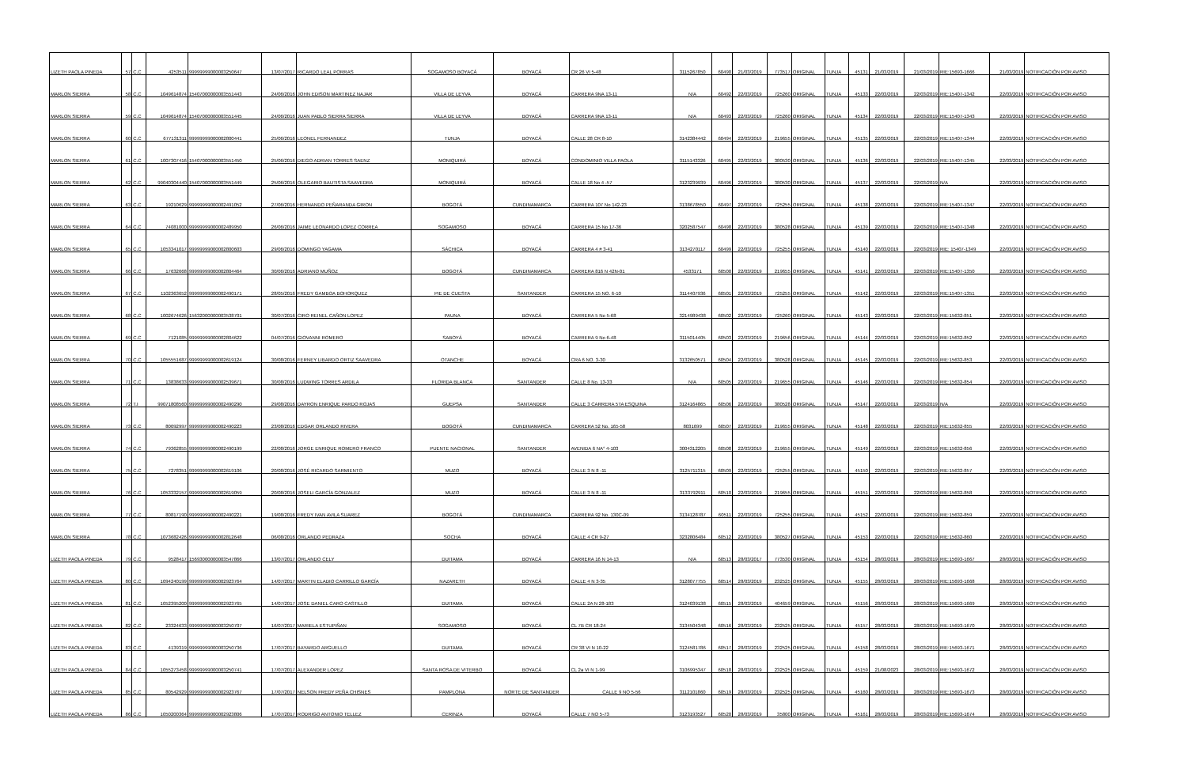| LIZETH PAOLA PINEDA | 57 | C.C | 4253511 | 99999999000003250647 | 13/07/2017 | RICARDO LEAL PORRAS | SOGAMOSO BOYACÁ | BOYACÁ | CR 26 VI 5-48 | 3115267850 | 60490 | 21/03/2019 | 773517 | ORIGINAL | TUNJA | 45131 | 21/03/2019 | 21/03/2019 | RIE:15693-1666 | 21/03/2019 | NOTIFICACIÓN POR AVISO |
| MARLON SIERRA | 58 | C.C | 1049614874 | 15407000000003551443 | 24/06/2016 | JOHN EDISON MARTINEZ NAJAR | VILLA DE LEYVA | BOYACÁ | CARRERA 9NA 13-11 | N/A | 60492 | 22/03/2019 | 725260 | ORIGINAL | TUNJA | 45133 | 22/03/2019 | 22/03/2019 | RIE:15407-1342 | 22/03/2019 | NOTIFICACIÓN POR AVISO |
| MARLON SIERRA | 59 | C.C | 1049614874 | 15407000000003551445 | 24/06/2016 | JUAN PABLO SIERRA SIERRA | VILLA DE LEYVA | BOYACÁ | CARRERA 9NA 13-11 | N/A | 60493 | 22/03/2019 | 725260 | ORIGINAL | TUNJA | 45134 | 22/03/2019 | 22/03/2019 | RIE:15407-1343 | 22/03/2019 | NOTIFICACIÓN POR AVISO |
| MARLON SIERRA | 60 | C.C | 677131311 | 99999999000002800441 | 25/06/2016 | LEONEL FERNANDEZ | TUNJA | BOYACÁ | CALLE 28 CR 8-10 | 3142384442 | 60494 | 22/03/2019 | 219655 | ORIGINAL | TUNJA | 45135 | 22/03/2019 | 22/03/2019 | RIE:15407-1344 | 22/03/2019 | NOTIFICACIÓN POR AVISO |
| MARLON SIERRA | 61 | C.C | 1007307416 | 15407000000003551450 | 25/06/2016 | DIEGO ADRIAN TORRES SAENZ | MONIQUIRÁ | BOYACÁ | CONDOMINIO VILLA PAOLA | 3115143326 | 60495 | 22/03/2019 | 380530 | ORIGINAL | TUNJA | 45136 | 22/03/2019 | 22/03/2019 | RIE:15407-1345 | 22/03/2019 | NOTIFICACIÓN POR AVISO |
| MARLON SIERRA | 62 | C.C | 99040304440 | 15407000000003551449 | 25/06/2016 | OLEGARIO BAUTISTA SAAVEDRA | MONIQUIRÁ | BOYACÁ | CALLE 18 No 4 -57 | 3123239939 | 60496 | 22/03/2019 | 380530 | ORIGINAL | TUNJA | 45137 | 22/03/2019 | 22/03/2019 | N/A | 22/03/2019 | NOTIFICACIÓN POR AVISO |
| MARLON SIERRA | 63 | C.C | 19210629 | 99999999000002491052 | 27/06/2016 | HERNANDO PEÑARANDA GIRON | BOGOTÁ | CUNDINAMARCA | CARRERA 107 No 142-23 | 3138678550 | 60497 | 22/03/2019 | 725255 | ORIGINAL | TUNJA | 45138 | 22/03/2019 | 22/03/2019 | RIE:15407-1347 | 22/03/2019 | NOTIFICACIÓN POR AVISO |
| MARLON SIERRA | 64 | C.C | 74081000 | 99999999000002489950 | 26/06/2016 | JAIME LEONARDO LOPEZ CORREA | SOGAMOSO | BOYACÁ | CARRERA 15 No 17-36 | 3202587547 | 60498 | 22/03/2019 | 380528 | ORIGINAL | TUNJA | 45139 | 22/03/2019 | 22/03/2019 | RIE:15407-1348 | 22/03/2019 | NOTIFICACIÓN POR AVISO |
| MARLON SIERRA | 65 | C.C | 1053341017 | 99999999000002800603 | 29/06/2016 | DOMINGO YAGAMA | SÁCHICA | BOYACÁ | CARRERA 4 # 3-41 | 3134270117 | 60499 | 22/03/2019 | 725255 | ORIGINAL | TUNJA | 45140 | 22/03/2019 | 22/03/2019 | RIE: 15407-1349 | 22/03/2019 | NOTIFICACIÓN POR AVISO |
| MARLON SIERRA | 66 | C.C | 17632668 | 99999999000002804464 | 30/06/2016 | ADRIANO MUÑOZ | BOGOTÁ | CUNDINAMARCA | CARRERA 816 N 42N-01 | 4533171 | 60500 | 22/03/2019 | 219655 | ORIGINAL | TUNJA | 45141 | 22/03/2019 | 22/03/2019 | RIE:15407-1350 | 22/03/2019 | NOTIFICACIÓN POR AVISO |
| MARLON SIERRA | 67 | C.C | 1102363652 | 99999999000002490171 | 28/05/2016 | FREDY GAMBOA BOHORQUEZ | PIE DE CUESTA | SANTANDER | CARRERA 15 NO. 6-10 | 3114407936 | 60501 | 22/03/2019 | 725255 | ORIGINAL | TUNJA | 45142 | 22/03/2019 | 22/03/2019 | RIE:15407-1351 | 22/03/2019 | NOTIFICACIÓN POR AVISO |
| MARLON SIERRA | 68 | C.C | 1002674626 | 15632000000003538701 | 30/07/2016 | CIRO REINEL CAÑON LOPEZ | PAUNA | BOYACÁ | CARRERA 5 No 5-68 | 3214989438 | 60502 | 22/03/2019 | 725260 | ORIGINAL | TUNJA | 45143 | 22/03/2019 | 22/03/2019 | RIE:15632-851 | 22/03/2019 | NOTIFICACIÓN POR AVISO |
| MARLON SIERRA | 69 | C.C | 7121085 | 99999999000002804622 | 04/07/2016 | GIOVANNI ROMERO | SABOYÁ | BOYACÁ | CARRERA 9 No 6-48 | 3115014405 | 60503 | 22/03/2019 | 219656 | ORIGINAL | TUNJA | 45144 | 22/03/2019 | 22/03/2019 | RIE:15632-852 | 22/03/2019 | NOTIFICACIÓN POR AVISO |
| MARLON SIERRA | 70 | C.C | 1055551687 | 99999999000002619124 | 30/08/2016 | FERNEY LIBARDO ORTIZ SAAVEDRA | OTANCHE | BOYACÁ | CRA 6 NO. 3-30 | 3132650571 | 60504 | 22/03/2019 | 380528 | ORIGINAL | TUNJA | 45145 | 22/03/2019 | 22/03/2019 | RIE:15632-853 | 22/03/2019 | NOTIFICACIÓN POR AVISO |
| MARLON SIERRA | 71 | C.C | 13838633 | 99999999000002539671 | 30/08/2016 | LUDWING TORRES ARDILA | FLORIDA BLANCA | SANTANDER | CALLE 8 No. 13-33 | N/A | 60505 | 22/03/2019 | 219655 | ORIGINAL | TUNJA | 45146 | 22/03/2019 | 22/03/2019 | RIE:15632-854 | 22/03/2019 | NOTIFICACIÓN POR AVISO |
| MARLON SIERRA | 72 | T.I | 99071808560 | 99999999000002490290 | 29/08/2016 | DAYRON ENRIQUE PARDO ROJAS | GUEPSA | SANTANDER | CALLE 3 CARRERA 5TA ESQUINA | 3124164865 | 60506 | 22/03/2019 | 380528 | ORIGINAL | TUNJA | 45147 | 22/03/2019 | 22/03/2019 | N/A | 22/03/2019 | NOTIFICACIÓN POR AVISO |
| MARLON SIERRA | 73 | C.C | 80092997 | 99999999000002490223 | 23/08/2016 | EDGAR ORLANDO RIVERA | BOGOTÁ | CUNDINAMARCA | CARRERA 52 No. 165-58 | 8031699 | 60507 | 22/03/2019 | 219655 | ORIGINAL | TUNJA | 45148 | 22/03/2019 | 22/03/2019 | RIE:15632-855 | 22/03/2019 | NOTIFICACIÓN POR AVISO |
| MARLON SIERRA | 74 | C.C | 79362855 | 99999999000002490199 | 22/08/2016 | JORGE ENRIQUE ROMERO FRANCO | PUENTE NACIONAL | SANTANDER | AVENIDA 6 NA° 4-103 | 3004312205 | 60508 | 22/03/2019 | 219655 | ORIGINAL | TUNJA | 45149 | 22/03/2019 | 22/03/2019 | RIE:15632-856 | 22/03/2019 | NOTIFICACIÓN POR AVISO |
| MARLON SIERRA | 75 | C.C | 7278351 | 99999999000002619106 | 20/08/2016 | JOSÉ RICARDO SARMIENTO | MUZO | BOYACÁ | CALLE 3 N 8 -11 | 3125711315 | 60509 | 22/03/2019 | 725255 | ORIGINAL | TUNJA | 45150 | 22/03/2019 | 22/03/2019 | RIE:15632-857 | 22/03/2019 | NOTIFICACIÓN POR AVISO |
| MARLON SIERRA | 76 | C.C | 1053332157 | 99999999000002619059 | 20/08/2016 | JOSELI GARCÍA GONZALEZ | MUZO | BOYACÁ | CALLE 3 N 8 -11 | 3133792911 | 60510 | 22/03/2019 | 219655 | ORIGINAL | TUNJA | 45151 | 22/03/2019 | 22/03/2019 | RIE:15632-858 | 22/03/2019 | NOTIFICACIÓN POR AVISO |
| MARLON SIERRA | 77 | C.C | 80817190 | 99999999000002490221 | 19/08/2016 | FREDY IVAN AVILA SUAREZ | BOGOTÁ | CUNDINAMARCA | CARRERA 92 No. 130C-09 | 3134128787 | 60511 | 22/03/2019 | 725255 | ORIGINAL | TUNJA | 45152 | 22/03/2019 | 22/03/2019 | RIE:15632-859 | 22/03/2019 | NOTIFICACIÓN POR AVISO |
| MARLON SIERRA | 78 | C.C | 1073682426 | 99999999000002812648 | 06/08/2016 | ORLANDO PEDRAZA | SOCHA | BOYACÁ | CALLE 4 CR 9-27 | 3232806484 | 60512 | 22/03/2019 | 380527 | ORIGINAL | TUNJA | 45153 | 22/03/2019 | 22/03/2019 | RIE:15632-860 | 22/03/2019 | NOTIFICACIÓN POR AVISO |
| LIZETH PAOLA PINEDA | 79 | C.C | 9528417 | 15693000000003547866 | 13/07/2017 | ORLANDO CELY | DUITAMA | BOYACÁ | CARRERA 16 N 14-13 | N/A | 60513 | 28/03/2017 | 773530 | ORIGINAL | TUNJA | 45154 | 28/03/2019 | 28/03/2019 | RIE:15693-1667 | 28/03/2019 | NOTIFICACIÓN POR AVISO |
| LIZETH PAOLA PINEDA | 80 | C.C | 1094240199 | 99999999000002923764 | 14/07/2017 | MARTIN ELADIO CARRILLO GARCÍA | NAZARETH | BOYACÁ | CALLE 4 N 3-35 | 3128077755 | 60514 | 28/03/2019 | 232525 | ORIGINAL | TUNJA | 45155 | 28/03/2019 | 28/03/2019 | RIE:15693-1668 | 28/03/2019 | NOTIFICACIÓN POR AVISO |
| LIZETH PAOLA PINEDA | 81 | C.C | 1052395200 | 99999999000002923765 | 14/07/2017 | JOSE DANIEL CARO CASTILLO | DUITAMA | BOYACÁ | CALLE 2A N 28-183 | 3124039138 | 60515 | 28/03/2019 | 404659 | ORIGINAL | TUNJA | 45156 | 28/03/2019 | 28/03/2019 | RIE:15693-1669 | 28/03/2019 | NOTIFICACIÓN POR AVISO |
| LIZETH PAOLA PINEDA | 82 | C.C | 23324633 | 99999999000003250707 | 16/07/2017 | MARIELA ESTUPIÑAN | SOGAMOSO | BOYACÁ | CL 7B CR 18-24 | 3134504348 | 60516 | 28/03/2019 | 232525 | ORIGINAL | TUNJA | 45157 | 28/03/2019 | 28/03/2019 | RIE:15693-1670 | 28/03/2019 | NOTIFICACIÓN POR AVISO |
| LIZETH PAOLA PINEDA | 83 | C.C | 4139319 | 99999999000003250736 | 17/07/2017 | BAYARDO ARGUELLO | DUITAMA | BOYACÁ | CR 38 VI N 10-22 | 3124581786 | 60517 | 28/03/2019 | 232525 | ORIGINAL | TUNJA | 45158 | 28/03/2019 | 28/03/2019 | RIE:15693-1671 | 28/03/2019 | NOTIFICACIÓN POR AVISO |
| LIZETH PAOLA PINEDA | 84 | C.C | 1055273458 | 99999999000003250741 | 17/07/2017 | ALEXANDER LOPEZ | SANTA ROSA DE VITERBO | BOYACÁ | CL 2a VI N 1-99 | 3106995347 | 60518 | 28/03/2019 | 232525 | ORIGINAL | TUNJA | 45159 | 21/08/2023 | 28/03/2019 | RIE:15693-1672 | 28/03/2019 | NOTIFICACIÓN POR AVISO |
| LIZETH PAOLA PINEDA | 85 | C.C | 80542929 | 99999999000002923767 | 17/07/2017 | NELSON FREDY PEÑA CHISNES | PAMPLONA | NORTE DE SANTANDER | CALLE 9 NO 5-56 | 3112101860 | 60519 | 28/03/2019 | 232525 | ORIGINAL | TUNJA | 45160 | 28/03/2019 | 28/03/2019 | RIE:15693-1673 | 28/03/2019 | NOTIFICACIÓN POR AVISO |
| LIZETH PAOLA PINEDA | 86 | C.C | 1050200364 | 99999999000002923806 | 17/07/2017 | RODRIGO ANTONIO TELLEZ | CERINZA | BOYACÁ | CALLE 7 NO 5-73 | 3123193527 | 60520 | 28/03/2019 | 35800 | ORIGINAL | TUNJA | 45161 | 28/03/2019 | 28/03/2019 | RIE:15693-1674 | 28/03/2019 | NOTIFICACIÓN POR AVISO |